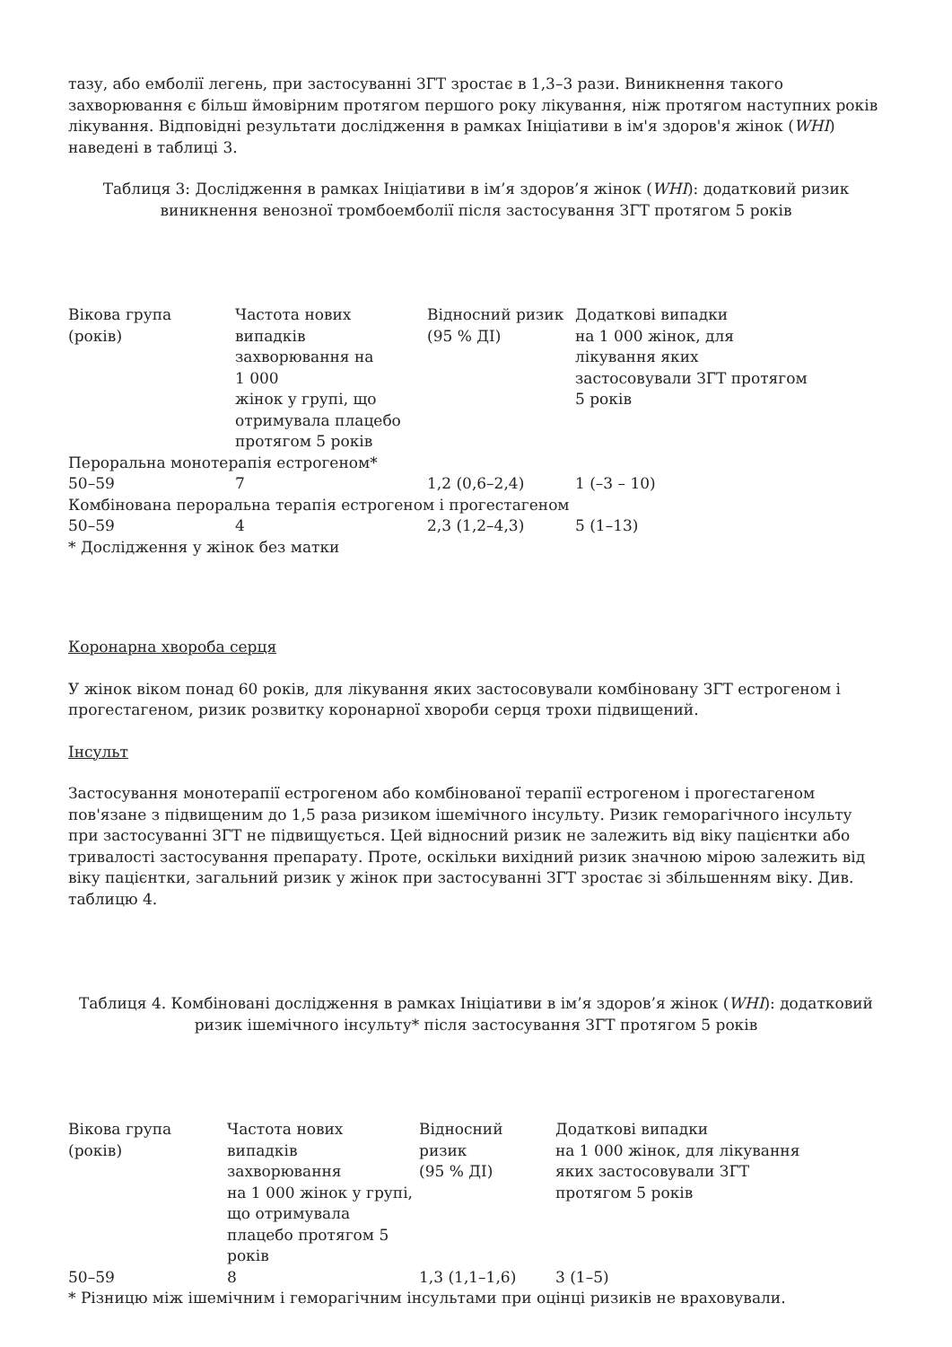тазу, або емболії легень, при застосуванні ЗГТ зростає в 1,3–3 рази. Виникнення такого захворювання є більш ймовірним протягом першого року лікування, ніж протягом наступних років лікування. Відповідні результати дослідження в рамках Ініціативи в ім'я здоров'я жінок (WHI) наведені в таблиці 3.
Таблиця 3: Дослідження в рамках Ініціативи в ім’я здоров’я жінок (WHI): додатковий ризик виникнення венозної тромбоемболії після застосування ЗГТ протягом 5 років
| Вікова група (років) | Частота нових випадків захворювання на 1 000 жінок у групі, що отримувала плацебо протягом 5 років | Відносний ризик (95 % ДІ) | Додаткові випадки на 1 000 жінок, для лікування яких застосовували ЗГТ протягом 5 років |
| Пероральна монотерапія естрогеном* | | | |
| 50–59 | 7 | 1,2 (0,6–2,4) | 1 (–3 – 10) |
| Комбінована пероральна терапія естрогеном і прогестагеном | | | |
| 50–59 | 4 | 2,3 (1,2–4,3) | 5 (1–13) |
| * Дослідження у жінок без матки | | | |
Коронарна хвороба серця
У жінок віком понад 60 років, для лікування яких застосовували комбіновану ЗГТ естрогеном і прогестагеном, ризик розвитку коронарної хвороби серця трохи підвищений.
Інсульт
Застосування монотерапії естрогеном або комбінованої терапії естрогеном і прогестагеном пов'язане з підвищеним до 1,5 раза ризиком ішемічного інсульту. Ризик геморагічного інсульту при застосуванні ЗГТ не підвищується. Цей відносний ризик не залежить від віку пацієнтки або тривалості застосування препарату. Проте, оскільки вихідний ризик значною мірою залежить від віку пацієнтки, загальний ризик у жінок при застосуванні ЗГТ зростає зі збільшенням віку. Див. таблицю 4.
Таблиця 4. Комбіновані дослідження в рамках Ініціативи в ім’я здоров’я жінок (WHI): додатковий ризик ішемічного інсульту* після застосування ЗГТ протягом 5 років
| Вікова група (років) | Частота нових випадків захворювання на 1 000 жінок у групі, що отримувала плацебо протягом 5 років | Відносний ризик (95 % ДІ) | Додаткові випадки на 1 000 жінок, для лікування яких застосовували ЗГТ протягом 5 років |
| 50–59 | 8 | 1,3 (1,1–1,6) | 3 (1–5) |
| * Різницю між ішемічним і геморагічним інсультами при оцінці ризиків не враховували. | | | |